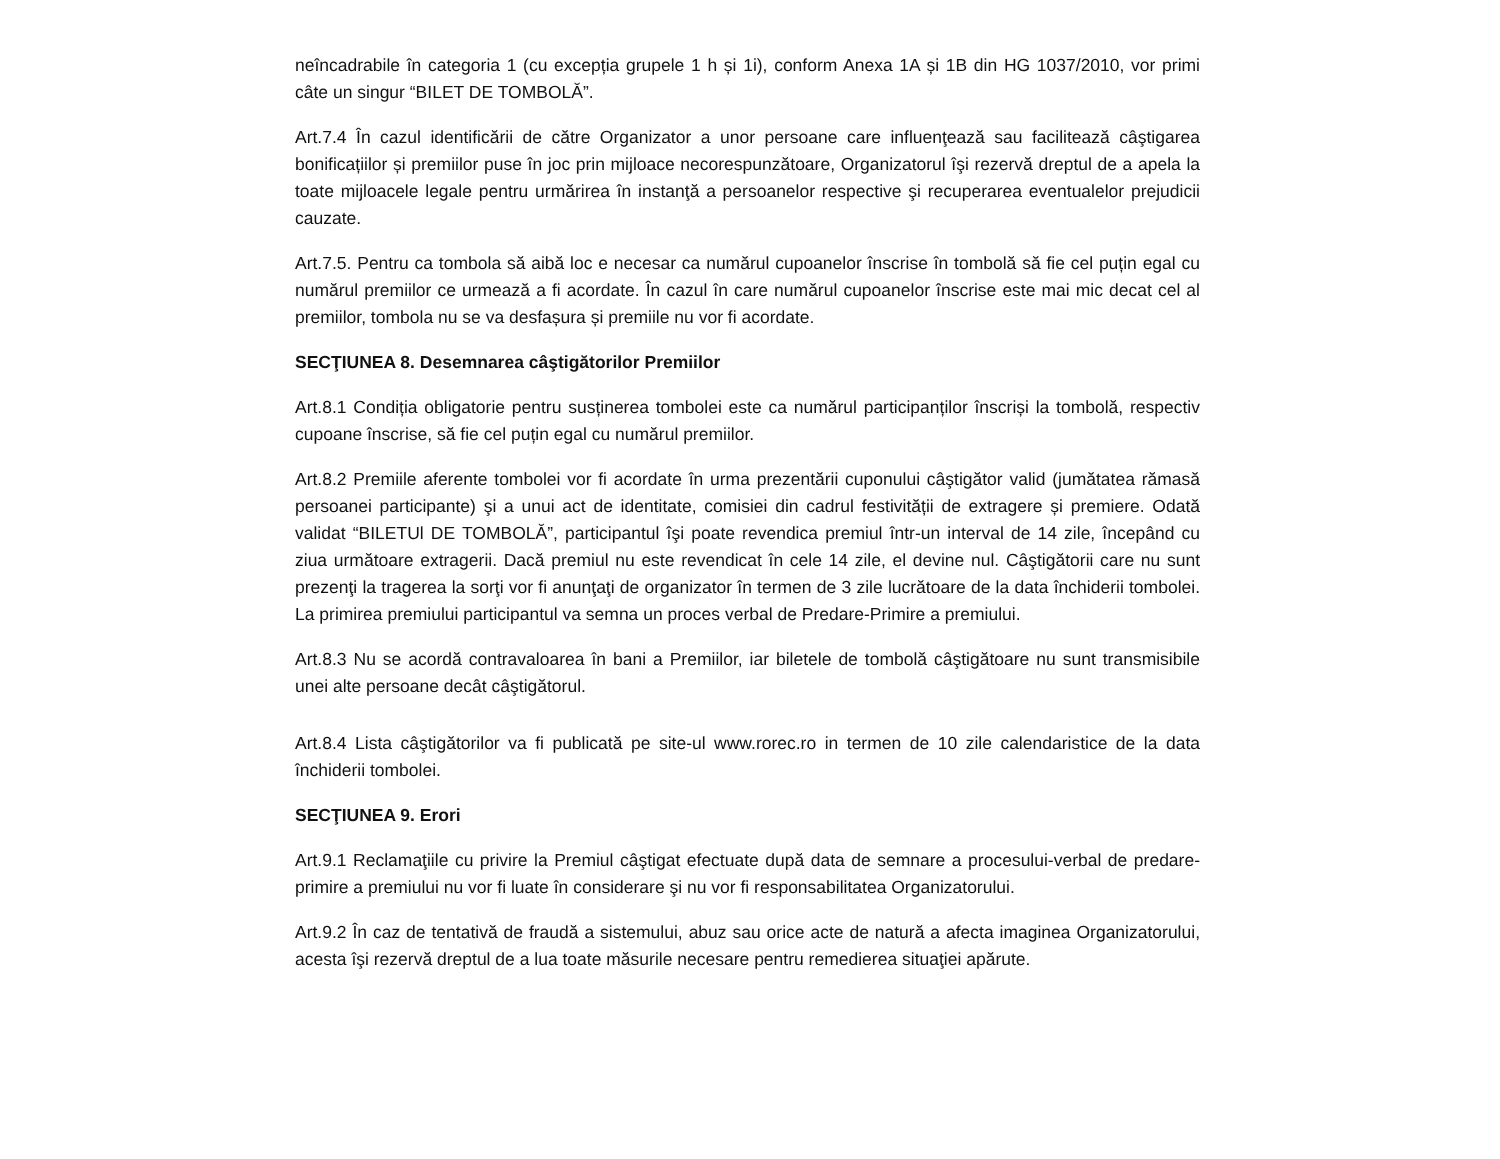neîncadrabile în categoria 1 (cu excepția grupele 1 h și 1i), conform Anexa 1A și 1B din HG 1037/2010, vor primi câte un singur “BILET DE TOMBOLĂ”.
Art.7.4 În cazul identificării de către Organizator a unor persoane care influenţează sau facilitează câştigarea bonificațiilor și premiilor puse în joc prin mijloace necorespunzătoare, Organizatorul îşi rezervă dreptul de a apela la toate mijloacele legale pentru urmărirea în instanţă a persoanelor respective şi recuperarea eventualelor prejudicii cauzate.
Art.7.5. Pentru ca tombola să aibă loc e necesar ca numărul cupoanelor înscrise în tombolă să fie cel puțin egal cu numărul premiilor ce urmează a fi acordate. În cazul în care numărul cupoanelor înscrise este mai mic decat cel al premiilor, tombola nu se va desfașura și premiile nu vor fi acordate.
SECŢIUNEA 8. Desemnarea câştigătorilor Premiilor
Art.8.1 Condiția obligatorie pentru susținerea tombolei este ca numărul participanților înscriși la tombolă, respectiv cupoane înscrise, să fie cel puțin egal cu numărul premiilor.
Art.8.2 Premiile aferente tombolei vor fi acordate în urma prezentării cuponului câştigător valid (jumătatea rămasă persoanei participante) şi a unui act de identitate, comisiei din cadrul festivității de extragere și premiere. Odată validat “BILETUl DE TOMBOLĂ”, participantul îşi poate revendica premiul într-un interval de 14 zile, începând cu ziua următoare extragerii. Dacă premiul nu este revendicat în cele 14 zile, el devine nul. Câştigătorii care nu sunt prezenţi la tragerea la sorţi vor fi anunţaţi de organizator în termen de 3 zile lucrătoare de la data închiderii tombolei. La primirea premiului participantul va semna un proces verbal de Predare-Primire a premiului.
Art.8.3 Nu se acordă contravaloarea în bani a Premiilor, iar biletele de tombolă câştigătoare nu sunt transmisibile unei alte persoane decât câştigătorul.
Art.8.4 Lista câştigătorilor va fi publicată pe site-ul www.rorec.ro in termen de 10 zile calendaristice de la data închiderii tombolei.
SECŢIUNEA 9. Erori
Art.9.1 Reclamaţiile cu privire la Premiul câştigat efectuate după data de semnare a procesului-verbal de predare-primire a premiului nu vor fi luate în considerare şi nu vor fi responsabilitatea Organizatorului.
Art.9.2 În caz de tentativă de fraudă a sistemului, abuz sau orice acte de natură a afecta imaginea Organizatorului, acesta îşi rezervă dreptul de a lua toate măsurile necesare pentru remedierea situaţiei apărute.